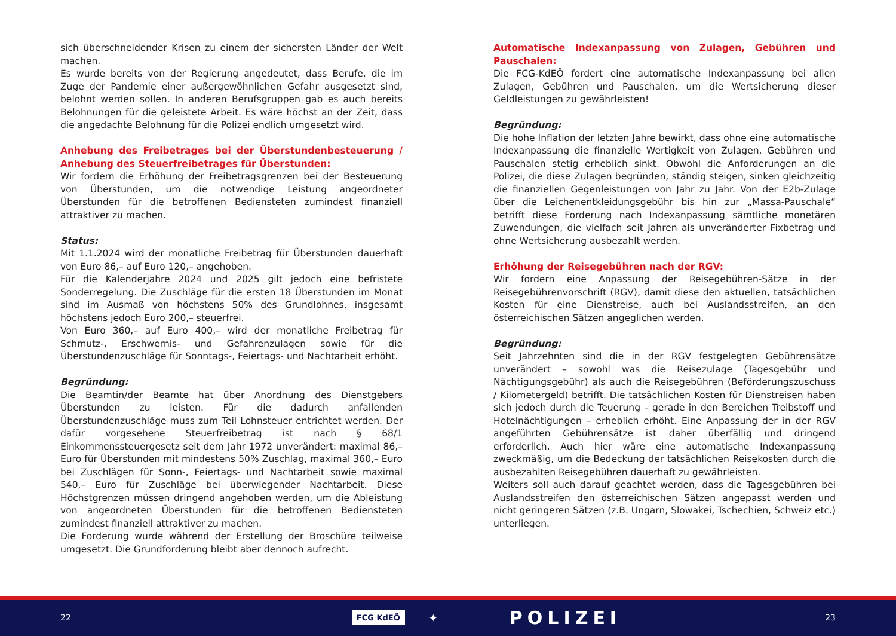sich überschneidender Krisen zu einem der sichersten Länder der Welt machen.
Es wurde bereits von der Regierung angedeutet, dass Berufe, die im Zuge der Pandemie einer außergewöhnlichen Gefahr ausgesetzt sind, belohnt werden sollen. In anderen Berufsgruppen gab es auch bereits Belohnungen für die geleistete Arbeit. Es wäre höchst an der Zeit, dass die angedachte Belohnung für die Polizei endlich umgesetzt wird.
Anhebung des Freibetrages bei der Überstundenbesteuerung / Anhebung des Steuerfreibetrages für Überstunden:
Wir fordern die Erhöhung der Freibetragsgrenzen bei der Besteuerung von Überstunden, um die notwendige Leistung angeordneter Überstunden für die betroffenen Bediensteten zumindest finanziell attraktiver zu machen.
Status:
Mit 1.1.2024 wird der monatliche Freibetrag für Überstunden dauerhaft von Euro 86,– auf Euro 120,– angehoben.
Für die Kalenderjahre 2024 und 2025 gilt jedoch eine befristete Sonderregelung. Die Zuschläge für die ersten 18 Überstunden im Monat sind im Ausmaß von höchstens 50% des Grundlohnes, insgesamt höchstens jedoch Euro 200,– steuerfrei.
Von Euro 360,– auf Euro 400,– wird der monatliche Freibetrag für Schmutz-, Erschwernis- und Gefahrenzulagen sowie für die Überstundenzuschläge für Sonntags-, Feiertags- und Nachtarbeit erhöht.
Begründung:
Die Beamtin/der Beamte hat über Anordnung des Dienstgebers Überstunden zu leisten. Für die dadurch anfallenden Überstundenzuschläge muss zum Teil Lohnsteuer entrichtet werden. Der dafür vorgesehene Steuerfreibetrag ist nach § 68/1 Einkommenssteuergesetz seit dem Jahr 1972 unverändert: maximal 86,– Euro für Überstunden mit mindestens 50% Zuschlag, maximal 360,– Euro bei Zuschlägen für Sonn-, Feiertags- und Nachtarbeit sowie maximal 540,– Euro für Zuschläge bei überwiegender Nachtarbeit. Diese Höchstgrenzen müssen dringend angehoben werden, um die Ableistung von angeordneten Überstunden für die betroffenen Bediensteten zumindest finanziell attraktiver zu machen.
Die Forderung wurde während der Erstellung der Broschüre teilweise umgesetzt. Die Grundforderung bleibt aber dennoch aufrecht.
Automatische Indexanpassung von Zulagen, Gebühren und Pauschalen:
Die FCG-KdEÖ fordert eine automatische Indexanpassung bei allen Zulagen, Gebühren und Pauschalen, um die Wertsicherung dieser Geldleistungen zu gewährleisten!
Begründung:
Die hohe Inflation der letzten Jahre bewirkt, dass ohne eine automatische Indexanpassung die finanzielle Wertigkeit von Zulagen, Gebühren und Pauschalen stetig erheblich sinkt. Obwohl die Anforderungen an die Polizei, die diese Zulagen begründen, ständig steigen, sinken gleichzeitig die finanziellen Gegenleistungen von Jahr zu Jahr. Von der E2b-Zulage über die Leichenentkleidungsgebühr bis hin zur „Massa-Pauschale“ betrifft diese Forderung nach Indexanpassung sämtliche monetären Zuwendungen, die vielfach seit Jahren als unveränderter Fixbetrag und ohne Wertsicherung ausbezahlt werden.
Erhöhung der Reisegebühren nach der RGV:
Wir fordern eine Anpassung der Reisegebühren-Sätze in der Reisegebührenvorschrift (RGV), damit diese den aktuellen, tatsächlichen Kosten für eine Dienstreise, auch bei Auslandsstreifen, an den österreichischen Sätzen angeglichen werden.
Begründung:
Seit Jahrzehnten sind die in der RGV festgelegten Gebührensätze unverändert – sowohl was die Reisezulage (Tagesgebühr und Nächtigungsgebühr) als auch die Reisegebühren (Beförderungszuschuss / Kilometergeld) betrifft. Die tatsächlichen Kosten für Dienstreisen haben sich jedoch durch die Teuerung – gerade in den Bereichen Treibstoff und Hotelnächtigungen – erheblich erhöht. Eine Anpassung der in der RGV angeführten Gebührensätze ist daher überfällig und dringend erforderlich. Auch hier wäre eine automatische Indexanpassung zweckmäßig, um die Bedeckung der tatsächlichen Reisekosten durch die ausbezahlten Reisegebühren dauerhaft zu gewährleisten.
Weiters soll auch darauf geachtet werden, dass die Tagesgebühren bei Auslandsstreifen den österreichischen Sätzen angepasst werden und nicht geringeren Sätzen (z.B. Ungarn, Slowakei, Tschechien, Schweiz etc.) unterliegen.
22 FCG KdEÖ ✦ POLIZEI 23